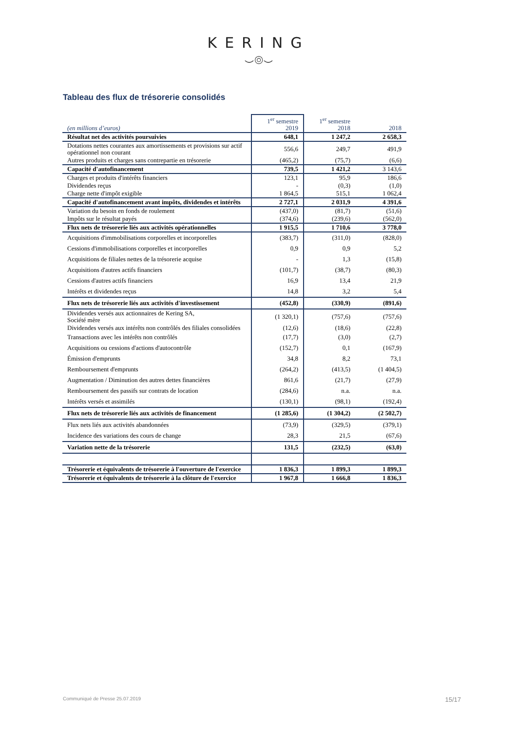KERING
⌣◎⌣
Tableau des flux de trésorerie consolidés
| (en millions d’euros) | 1<sup>er</sup> semestre 2019 | 1<sup>er</sup> semestre 2018 | 2018 |
| --- | --- | --- | --- |
| Résultat net des activités poursuivies | 648,1 | 1 247,2 | 2 658,3 |
| Dotations nettes courantes aux amortissements et provisions sur actif opérationnel non courant | 556,6 | 249,7 | 491,9 |
| Autres produits et charges sans contrepartie en trésorerie | (465,2) | (75,7) | (6,6) |
| Capacité d'autofinancement | 739,5 | 1 421,2 | 3 143,6 |
| Charges et produits d'intérêts financiers | 123,1 | 95,9 | 186,6 |
| Dividendes reçus | - | (0,3) | (1,0) |
| Charge nette d'impôt exigible | 1 864,5 | 515,1 | 1 062,4 |
| Capacité d'autofinancement avant impôts, dividendes et intérêts | 2 727,1 | 2 031,9 | 4 391,6 |
| Variation du besoin en fonds de roulement | (437,0) | (81,7) | (51,6) |
| Impôts sur le résultat payés | (374,6) | (239,6) | (562,0) |
| Flux nets de trésorerie liés aux activités opérationnelles | 1 915,5 | 1 710,6 | 3 778,0 |
| Acquisitions d'immobilisations corporelles et incorporelles | (383,7) | (311,0) | (828,0) |
| Cessions d'immobilisations corporelles et incorporelles | 0,9 | 0,9 | 5,2 |
| Acquisitions de filiales nettes de la trésorerie acquise | - | 1,3 | (15,8) |
| Acquisitions d'autres actifs financiers | (101,7) | (38,7) | (80,3) |
| Cessions d'autres actifs financiers | 16,9 | 13,4 | 21,9 |
| Intérêts et dividendes reçus | 14,8 | 3,2 | 5,4 |
| Flux nets de trésorerie liés aux activités d'investissement | (452,8) | (330,9) | (891,6) |
| Dividendes versés aux actionnaires de Kering SA, Société mère | (1 320,1) | (757,6) | (757,6) |
| Dividendes versés aux intérêts non contrôlés des filiales consolidées | (12,6) | (18,6) | (22,8) |
| Transactions avec les intérêts non contrôlés | (17,7) | (3,0) | (2,7) |
| Acquisitions ou cessions d'actions d'autocontrôle | (152,7) | 0,1 | (167,9) |
| Émission d'emprunts | 34,8 | 8,2 | 73,1 |
| Remboursement d'emprunts | (264,2) | (413,5) | (1 404,5) |
| Augmentation / Diminution des autres dettes financières | 861,6 | (21,7) | (27,9) |
| Remboursement des passifs sur contrats de location | (284,6) | n.a. | n.a. |
| Intérêts versés et assimilés | (130,1) | (98,1) | (192,4) |
| Flux nets de trésorerie liés aux activités de financement | (1 285,6) | (1 304,2) | (2 502,7) |
| Flux nets liés aux activités abandonnées | (73,9) | (329,5) | (379,1) |
| Incidence des variations des cours de change | 28,3 | 21,5 | (67,6) |
| Variation nette de la trésorerie | 131,5 | (232,5) | (63,0) |
| Trésorerie et équivalents de trésorerie à l'ouverture de l'exercice | 1 836,3 | 1 899,3 | 1 899,3 |
| Trésorerie et équivalents de trésorerie à la clôture de l'exercice | 1 967,8 | 1 666,8 | 1 836,3 |
Communiqué de Presse 25.07.2019 15/17